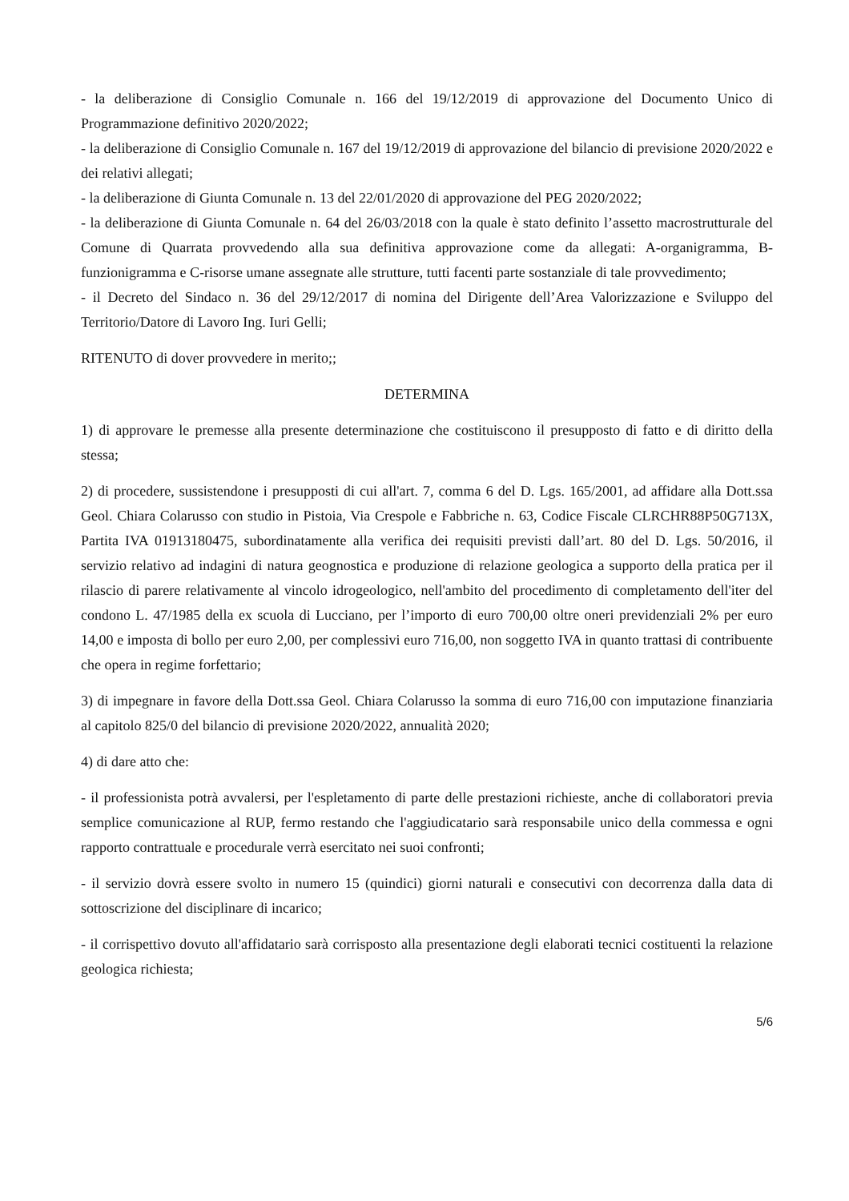- la deliberazione di Consiglio Comunale n. 166 del 19/12/2019 di approvazione del Documento Unico di Programmazione definitivo 2020/2022;
- la deliberazione di Consiglio Comunale n. 167 del 19/12/2019 di approvazione del bilancio di previsione 2020/2022 e dei relativi allegati;
- la deliberazione di Giunta Comunale n. 13 del 22/01/2020 di approvazione del PEG 2020/2022;
- la deliberazione di Giunta Comunale n. 64 del 26/03/2018 con la quale è stato definito l’assetto macrostrutturale del Comune di Quarrata provvedendo alla sua definitiva approvazione come da allegati: A-organigramma, B-funzionigramma e C-risorse umane assegnate alle strutture, tutti facenti parte sostanziale di tale provvedimento;
- il Decreto del Sindaco n. 36 del 29/12/2017 di nomina del Dirigente dell’Area Valorizzazione e Sviluppo del Territorio/Datore di Lavoro Ing. Iuri Gelli;
RITENUTO di dover provvedere in merito;;
DETERMINA
1) di approvare le premesse alla presente determinazione che costituiscono il presupposto di fatto e di diritto della stessa;
2) di procedere, sussistendone i presupposti di cui all'art. 7, comma 6 del D. Lgs. 165/2001, ad affidare alla Dott.ssa Geol. Chiara Colarusso con studio in Pistoia, Via Crespole e Fabbriche n. 63, Codice Fiscale CLRCHR88P50G713X, Partita IVA 01913180475, subordinatamente alla verifica dei requisiti previsti dall’art. 80 del D. Lgs. 50/2016, il servizio relativo ad indagini di natura geognostica e produzione di relazione geologica a supporto della pratica per il rilascio di parere relativamente al vincolo idrogeologico, nell'ambito del procedimento di completamento dell'iter del condono L. 47/1985 della ex scuola di Lucciano, per l’importo di euro 700,00 oltre oneri previdenziali 2% per euro 14,00 e imposta di bollo per euro 2,00, per complessivi euro 716,00, non soggetto IVA in quanto trattasi di contribuente che opera in regime forfettario;
3) di impegnare in favore della Dott.ssa Geol. Chiara Colarusso la somma di euro 716,00 con imputazione finanziaria al capitolo 825/0 del bilancio di previsione 2020/2022, annualità 2020;
4) di dare atto che:
- il professionista potrà avvalersi, per l'espletamento di parte delle prestazioni richieste, anche di collaboratori previa semplice comunicazione al RUP, fermo restando che l'aggiudicatario sarà responsabile unico della commessa e ogni rapporto contrattuale e procedurale verrà esercitato nei suoi confronti;
- il servizio dovrà essere svolto in numero 15 (quindici) giorni naturali e consecutivi con decorrenza dalla data di sottoscrizione del disciplinare di incarico;
- il corrispettivo dovuto all'affidatario sarà corrisposto alla presentazione degli elaborati tecnici costituenti la relazione geologica richiesta;
5/6